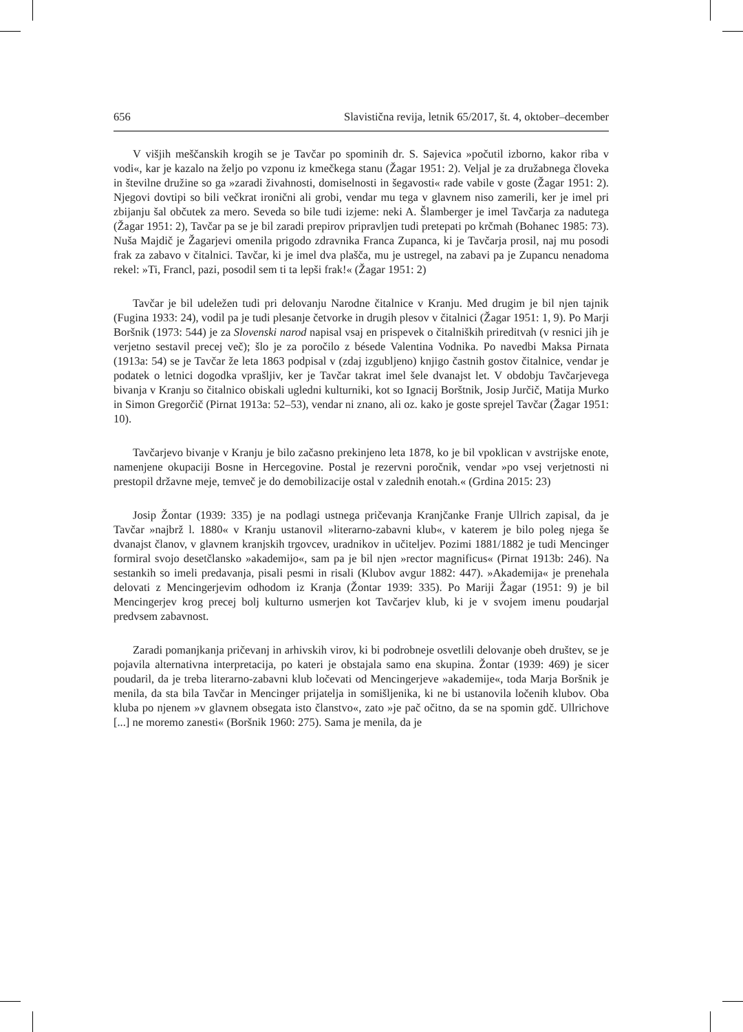656 Slavistična revija, letnik 65/2017, št. 4, oktober–december
V višjih meščanskih krogih se je Tavčar po spominih dr. S. Sajevica »počutil izborno, kakor riba v vodi«, kar je kazalo na željo po vzponu iz kmečkega stanu (Žagar 1951: 2). Veljal je za družabnega človeka in številne družine so ga »zaradi živahnosti, domiselnosti in šegavosti« rade vabile v goste (Žagar 1951: 2). Njegovi dovtipi so bili večkrat ironični ali grobi, vendar mu tega v glavnem niso zamerili, ker je imel pri zbijanju šal občutek za mero. Seveda so bile tudi izjeme: neki A. Šlamberger je imel Tavčarja za nadutega (Žagar 1951: 2), Tavčar pa se je bil zaradi prepirov pripravljen tudi pretepati po krčmah (Bohanec 1985: 73). Nuša Majdič je Žagarjevi omenila prigodo zdravnika Franca Zupanca, ki je Tavčarja prosil, naj mu posodi frak za zabavo v čitalnici. Tavčar, ki je imel dva plašča, mu je ustregel, na zabavi pa je Zupancu nenadoma rekel: »Ti, Francl, pazi, posodil sem ti ta lepši frak!« (Žagar 1951: 2)
Tavčar je bil udeležen tudi pri delovanju Narodne čitalnice v Kranju. Med drugim je bil njen tajnik (Fugina 1933: 24), vodil pa je tudi plesanje četvorke in drugih plesov v čitalnici (Žagar 1951: 1, 9). Po Marji Boršnik (1973: 544) je za Slovenski narod napisal vsaj en prispevek o čitalniških prireditvah (v resnici jih je verjetno sestavil precej več); šlo je za poročilo z bésede Valentina Vodnika. Po navedbi Maksa Pirnata (1913a: 54) se je Tavčar že leta 1863 podpisal v (zdaj izgubljeno) knjigo častnih gostov čitalnice, vendar je podatek o letnici dogodka vprašljiv, ker je Tavčar takrat imel šele dvanajst let. V obdobju Tavčarjevega bivanja v Kranju so čitalnico obiskali ugledni kulturniki, kot so Ignacij Borštnik, Josip Jurčič, Matija Murko in Simon Gregorčič (Pirnat 1913a: 52–53), vendar ni znano, ali oz. kako je goste sprejel Tavčar (Žagar 1951: 10).
Tavčarjevo bivanje v Kranju je bilo začasno prekinjeno leta 1878, ko je bil vpoklican v avstrijske enote, namenjene okupaciji Bosne in Hercegovine. Postal je rezervni poročnik, vendar »po vsej verjetnosti ni prestopil državne meje, temveč je do demobilizacije ostal v zalednih enotah.« (Grdina 2015: 23)
Josip Žontar (1939: 335) je na podlagi ustnega pričevanja Kranjčanke Franje Ullrich zapisal, da je Tavčar »najbrž l. 1880« v Kranju ustanovil »literarno-zabavni klub«, v katerem je bilo poleg njega še dvanajst članov, v glavnem kranjskih trgovcev, uradnikov in učiteljev. Pozimi 1881/1882 je tudi Mencinger formiral svojo desetčlansko »akademijo«, sam pa je bil njen »rector magnificus« (Pirnat 1913b: 246). Na sestankih so imeli predavanja, pisali pesmi in risali (Klubov avgur 1882: 447). »Akademija« je prenehala delovati z Mencingerjevim odhodom iz Kranja (Žontar 1939: 335). Po Mariji Žagar (1951: 9) je bil Mencingerjev krog precej bolj kulturno usmerjen kot Tavčarjev klub, ki je v svojem imenu poudarjal predvsem zabavnost.
Zaradi pomanjkanja pričevanj in arhivskih virov, ki bi podrobneje osvetlili delovanje obeh društev, se je pojavila alternativna interpretacija, po kateri je obstajala samo ena skupina. Žontar (1939: 469) je sicer poudaril, da je treba literarno-zabavni klub ločevati od Mencingerjeve »akademije«, toda Marja Boršnik je menila, da sta bila Tavčar in Mencinger prijatelja in somišljenika, ki ne bi ustanovila ločenih klubov. Oba kluba po njenem »v glavnem obsegata isto članstvo«, zato »je pač očitno, da se na spomin gdč. Ullrichove [...] ne moremo zanesti« (Boršnik 1960: 275). Sama je menila, da je